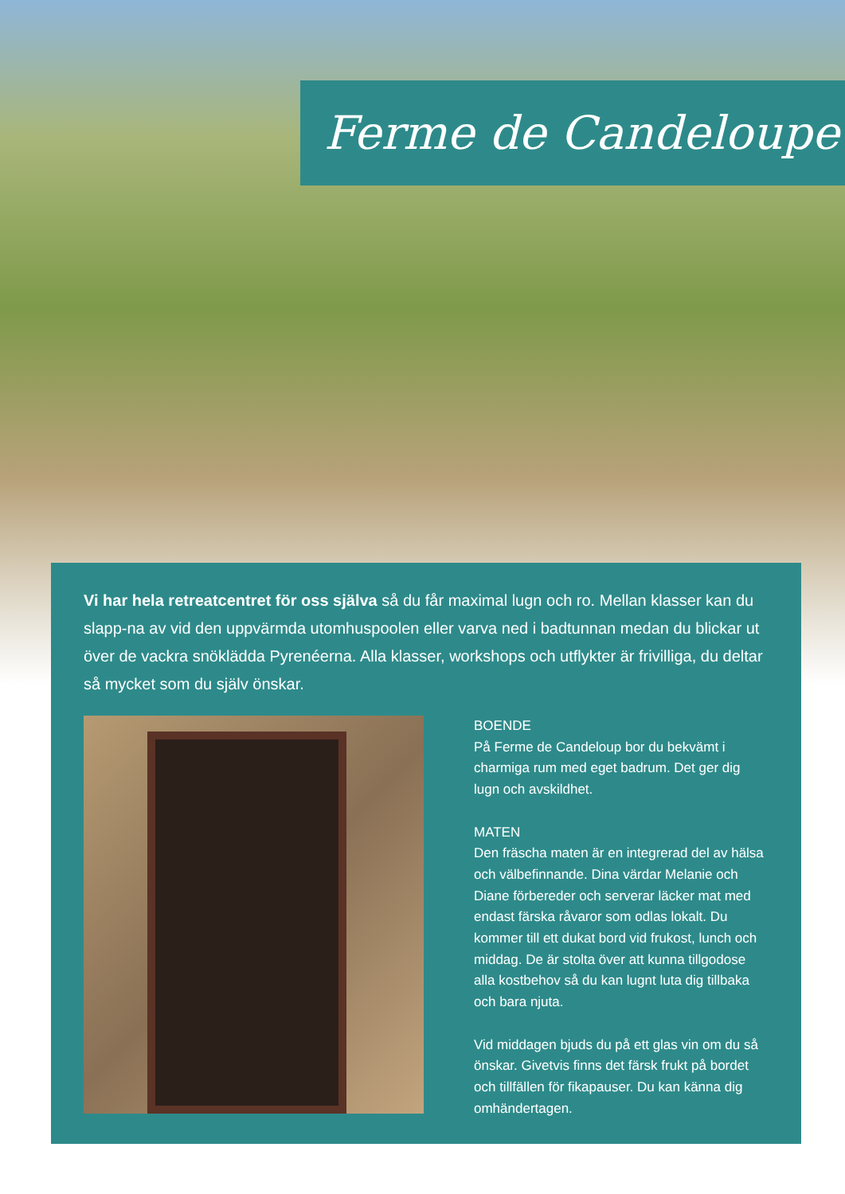Ferme de Candeloupe
Vi har hela retreatcentret för oss själva så du får maximal lugn och ro. Mellan klasser kan du slapp-na av vid den uppvärmda utomhuspoolen eller varva ned i badtunnan medan du blickar ut över de vackra snöklädda Pyrenéerna. Alla klasser, workshops och utflykter är frivilliga, du deltar så mycket som du själv önskar.
BOENDE
På Ferme de Candeloup bor du bekvämt i charmiga rum med eget badrum. Det ger dig lugn och avskildhet.
MATEN
Den fräscha maten är en integrerad del av hälsa och välbefinnande. Dina värdar Melanie och Diane förbereder och serverar läcker mat med endast färska råvaror som odlas lokalt. Du kommer till ett dukat bord vid frukost, lunch och middag. De är stolta över att kunna tillgodose alla kostbehov så du kan lugnt luta dig tillbaka och bara njuta.
Vid middagen bjuds du på ett glas vin om du så önskar. Givetvis finns det färsk frukt på bordet och tillfällen för fikapauser. Du kan känna dig omhändertagen.